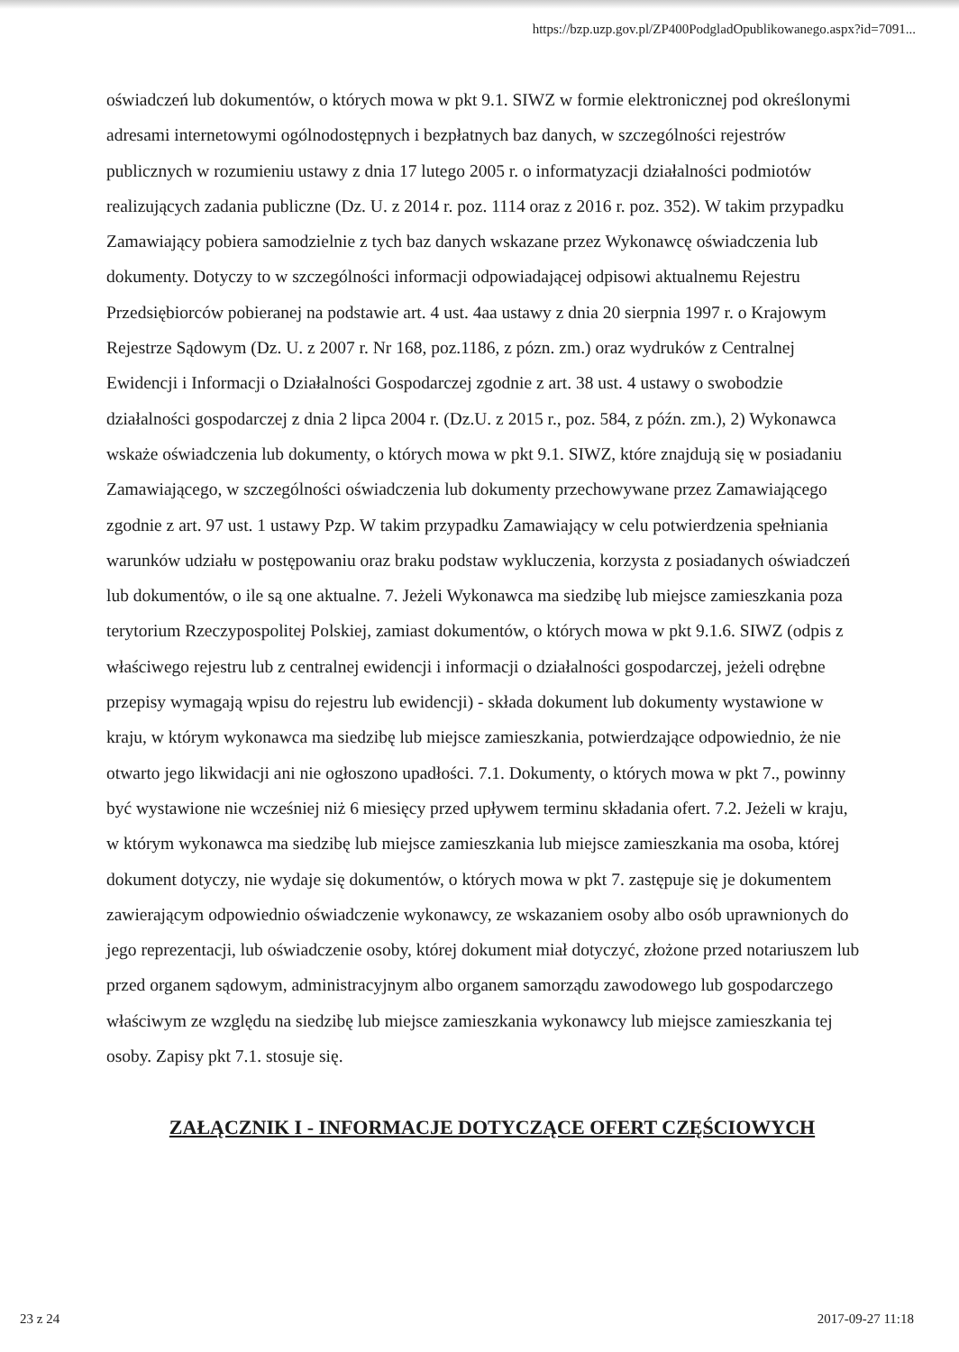https://bzp.uzp.gov.pl/ZP400PodgladOpublikowanego.aspx?id=7091...
oświadczeń lub dokumentów, o których mowa w pkt 9.1. SIWZ w formie elektronicznej pod określonymi adresami internetowymi ogólnodostępnych i bezpłatnych baz danych, w szczególności rejestrów publicznych w rozumieniu ustawy z dnia 17 lutego 2005 r. o informatyzacji działalności podmiotów realizujących zadania publiczne (Dz. U. z 2014 r. poz. 1114 oraz z 2016 r. poz. 352). W takim przypadku Zamawiający pobiera samodzielnie z tych baz danych wskazane przez Wykonawcę oświadczenia lub dokumenty. Dotyczy to w szczególności informacji odpowiadającej odpisowi aktualnemu Rejestru Przedsiębiorców pobieranej na podstawie art. 4 ust. 4aa ustawy z dnia 20 sierpnia 1997 r. o Krajowym Rejestrze Sądowym (Dz. U. z 2007 r. Nr 168, poz.1186, z pózn. zm.) oraz wydruków z Centralnej Ewidencji i Informacji o Działalności Gospodarczej zgodnie z art. 38 ust. 4 ustawy o swobodzie działalności gospodarczej z dnia 2 lipca 2004 r. (Dz.U. z 2015 r., poz. 584, z późn. zm.), 2) Wykonawca wskaże oświadczenia lub dokumenty, o których mowa w pkt 9.1. SIWZ, które znajdują się w posiadaniu Zamawiającego, w szczególności oświadczenia lub dokumenty przechowywane przez Zamawiającego zgodnie z art. 97 ust. 1 ustawy Pzp. W takim przypadku Zamawiający w celu potwierdzenia spełniania warunków udziału w postępowaniu oraz braku podstaw wykluczenia, korzysta z posiadanych oświadczeń lub dokumentów, o ile są one aktualne. 7. Jeżeli Wykonawca ma siedzibę lub miejsce zamieszkania poza terytorium Rzeczypospolitej Polskiej, zamiast dokumentów, o których mowa w pkt 9.1.6. SIWZ (odpis z właściwego rejestru lub z centralnej ewidencji i informacji o działalności gospodarczej, jeżeli odrębne przepisy wymagają wpisu do rejestru lub ewidencji) - składa dokument lub dokumenty wystawione w kraju, w którym wykonawca ma siedzibę lub miejsce zamieszkania, potwierdzające odpowiednio, że nie otwarto jego likwidacji ani nie ogłoszono upadłości. 7.1. Dokumenty, o których mowa w pkt 7., powinny być wystawione nie wcześniej niż 6 miesięcy przed upływem terminu składania ofert. 7.2. Jeżeli w kraju, w którym wykonawca ma siedzibę lub miejsce zamieszkania lub miejsce zamieszkania ma osoba, której dokument dotyczy, nie wydaje się dokumentów, o których mowa w pkt 7. zastępuje się je dokumentem zawierającym odpowiednio oświadczenie wykonawcy, ze wskazaniem osoby albo osób uprawnionych do jego reprezentacji, lub oświadczenie osoby, której dokument miał dotyczyć, złożone przed notariuszem lub przed organem sądowym, administracyjnym albo organem samorządu zawodowego lub gospodarczego właściwym ze względu na siedzibę lub miejsce zamieszkania wykonawcy lub miejsce zamieszkania tej osoby. Zapisy pkt 7.1. stosuje się.
ZAŁĄCZNIK I - INFORMACJE DOTYCZĄCE OFERT CZĘŚCIOWYCH
23 z 24 2017-09-27 11:18